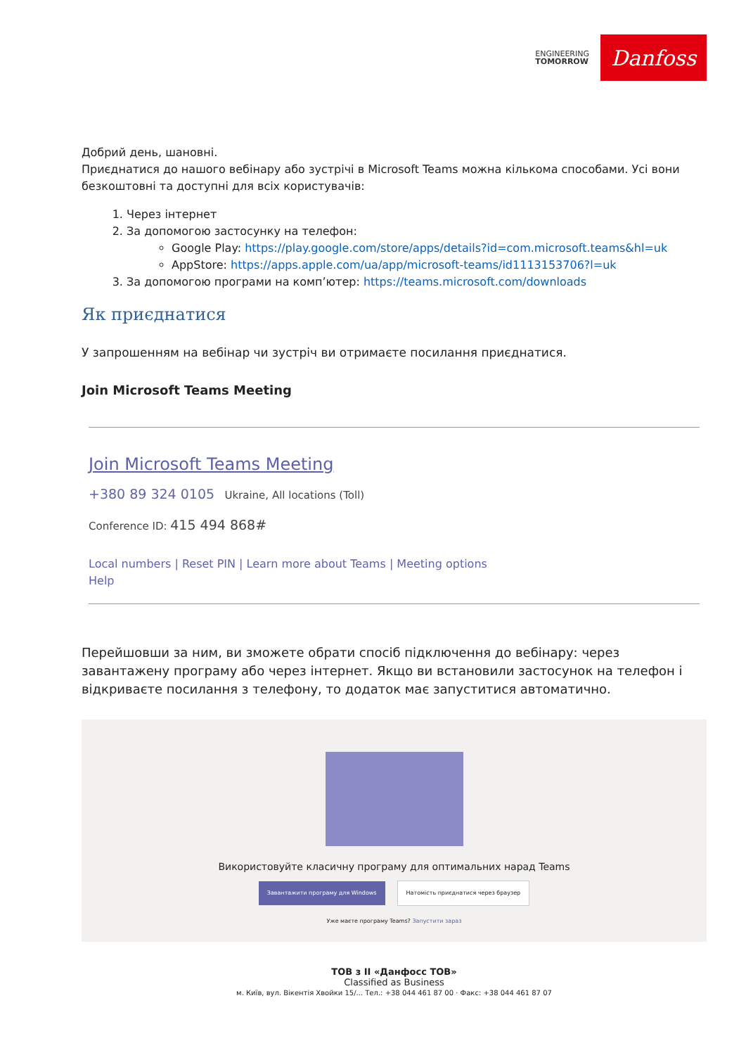ENGINEERING
TOMORROW
Danfoss
Добрий день, шановні.
Приєднатися до нашого вебінару або зустрічі в Microsoft Teams можна кількома способами. Усі вони безкоштовні та доступні для всіх користувачів:
1. Через інтернет
2. За допомогою застосунку на телефон:
Google Play: https://play.google.com/store/apps/details?id=com.microsoft.teams&hl=uk
AppStore: https://apps.apple.com/ua/app/microsoft-teams/id1113153706?l=uk
3. За допомогою програми на комп’ютер: https://teams.microsoft.com/downloads
Як приєднатися
У запрошенням на вебінар чи зустріч ви отримаєте посилання приєднатися.
Join Microsoft Teams Meeting
Join Microsoft Teams Meeting
+380 89 324 0105 Ukraine, All locations (Toll)
Conference ID: 415 494 868#
Local numbers | Reset PIN | Learn more about Teams | Meeting options
Help
Перейшовши за ним, ви зможете обрати спосіб підключення до вебінару: через завантажену програму або через інтернет. Якщо ви встановили застосунок на телефон і відкриваєте посилання з телефону, то додаток має запуститися автоматично.
Використовуйте класичну програму для оптимальних нарад Teams
Завантажити програму для Windows Натомість приєднатися через браузер
Уже маєте програму Teams? Запустити зараз
ТОВ з ІІ «Данфосс ТОВ»
Classified as Business
м. Київ, вул. Вікентія Хвойки 15/... Тел.: +38 044 461 87 00 · Факс: +38 044 461 87 07